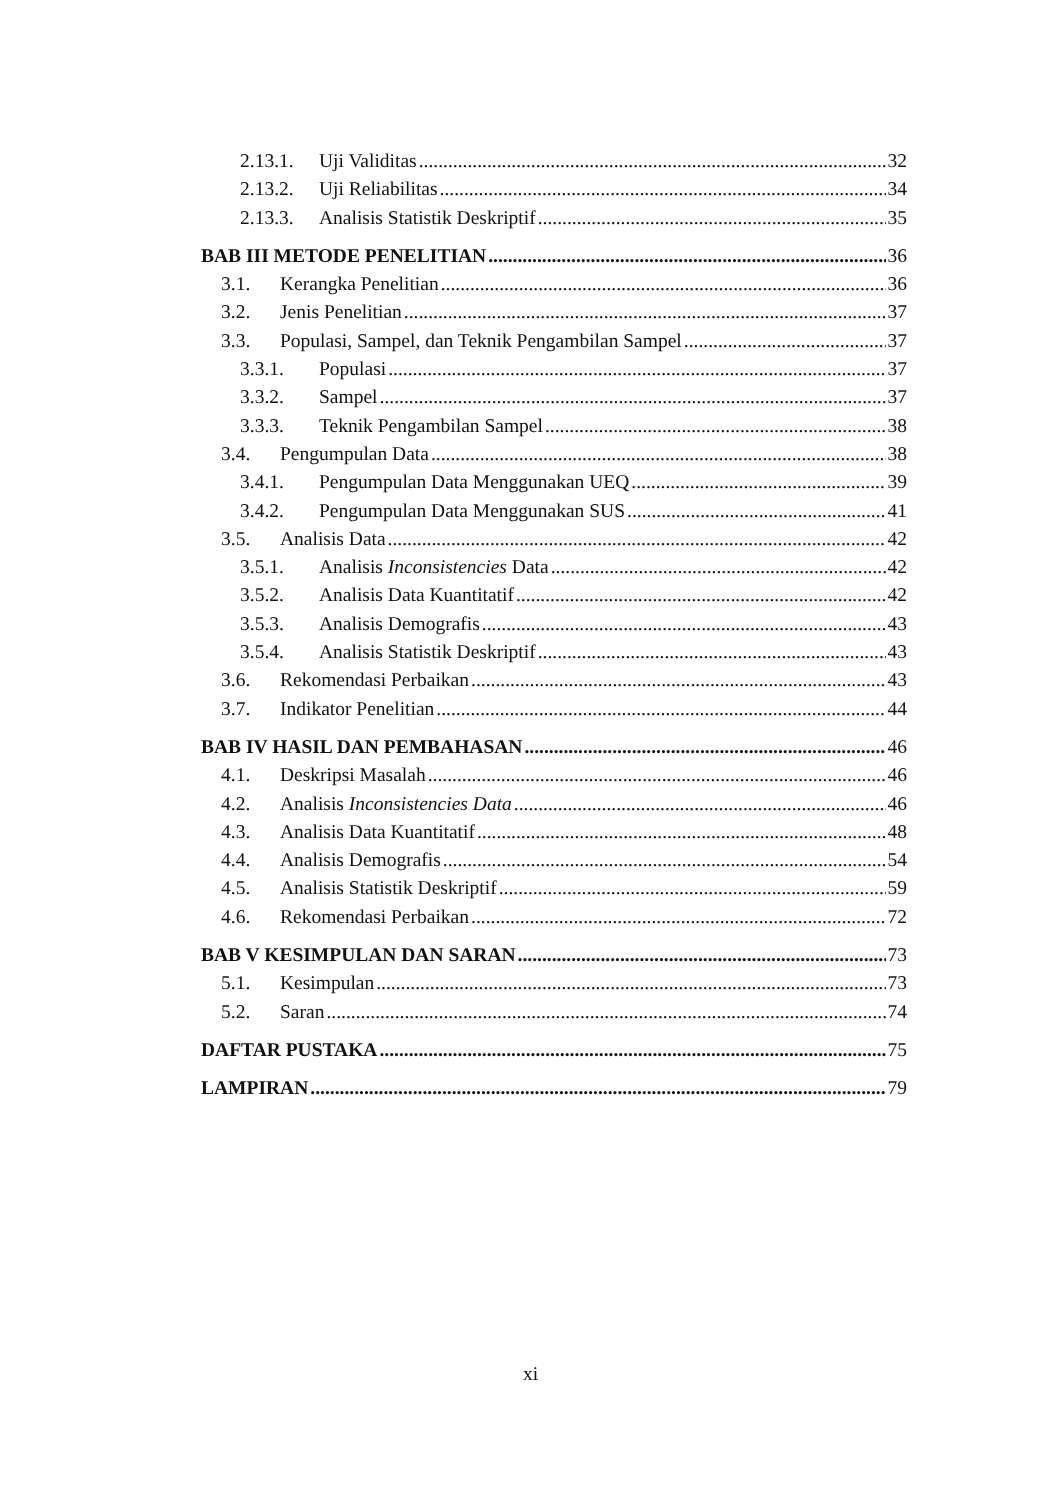2.13.1. Uji Validitas 32
2.13.2. Uji Reliabilitas 34
2.13.3. Analisis Statistik Deskriptif 35
BAB III METODE PENELITIAN 36
3.1. Kerangka Penelitian 36
3.2. Jenis Penelitian 37
3.3. Populasi, Sampel, dan Teknik Pengambilan Sampel 37
3.3.1. Populasi 37
3.3.2. Sampel 37
3.3.3. Teknik Pengambilan Sampel 38
3.4. Pengumpulan Data 38
3.4.1. Pengumpulan Data Menggunakan UEQ 39
3.4.2. Pengumpulan Data Menggunakan SUS 41
3.5. Analisis Data 42
3.5.1. Analisis Inconsistencies Data 42
3.5.2. Analisis Data Kuantitatif 42
3.5.3. Analisis Demografis 43
3.5.4. Analisis Statistik Deskriptif 43
3.6. Rekomendasi Perbaikan 43
3.7. Indikator Penelitian 44
BAB IV HASIL DAN PEMBAHASAN 46
4.1. Deskripsi Masalah 46
4.2. Analisis Inconsistencies Data 46
4.3. Analisis Data Kuantitatif 48
4.4. Analisis Demografis 54
4.5. Analisis Statistik Deskriptif 59
4.6. Rekomendasi Perbaikan 72
BAB V KESIMPULAN DAN SARAN 73
5.1. Kesimpulan 73
5.2. Saran 74
DAFTAR PUSTAKA 75
LAMPIRAN 79
xi